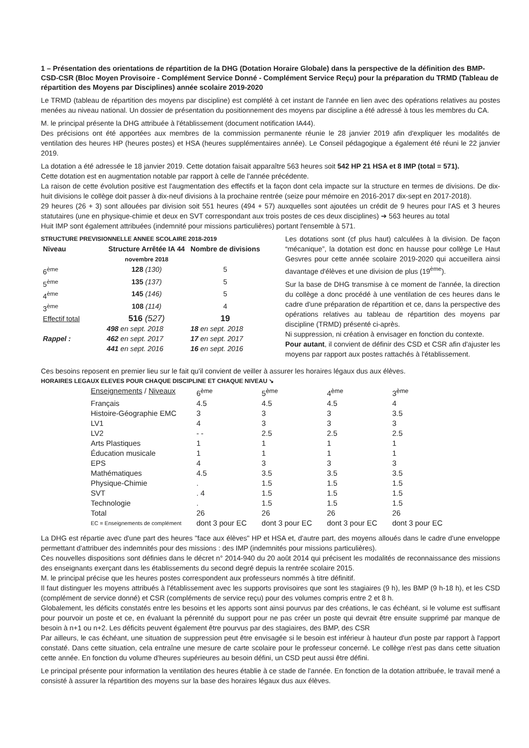1 – Présentation des orientations de répartition de la DHG (Dotation Horaire Globale) dans la perspective de la définition des BMP-CSD-CSR (Bloc Moyen Provisoire - Complément Service Donné - Complément Service Reçu) pour la préparation du TRMD (Tableau de répartition des Moyens par Disciplines) année scolaire 2019-2020
Le TRMD (tableau de répartition des moyens par discipline) est complété à cet instant de l'année en lien avec des opérations relatives au postes menées au niveau national. Un dossier de présentation du positionnement des moyens par discipline a été adressé à tous les membres du CA.
M. le principal présente la DHG attribuée à l'établissement (document notification IA44).
Des précisions ont été apportées aux membres de la commission permanente réunie le 28 janvier 2019 afin d'expliquer les modalités de ventilation des heures HP (heures postes) et HSA (heures supplémentaires année). Le Conseil pédagogique a également été réuni le 22 janvier 2019.
La dotation a été adressée le 18 janvier 2019. Cette dotation faisait apparaître 563 heures soit 542 HP 21 HSA et 8 IMP (total = 571).
Cette dotation est en augmentation notable par rapport à celle de l'année précédente.
La raison de cette évolution positive est l'augmentation des effectifs et la façon dont cela impacte sur la structure en termes de divisions. De dix-huit divisions le collège doit passer à dix-neuf divisions à la prochaine rentrée (seize pour mémoire en 2016-2017 dix-sept en 2017-2018).
29 heures (26 + 3) sont allouées par division soit 551 heures (494 + 57) auxquelles sont ajoutées un crédit de 9 heures pour l'AS et 3 heures statutaires (une en physique-chimie et deux en SVT correspondant aux trois postes de ces deux disciplines) ➔ 563 heures au total
Huit IMP sont également attribuées (indemnité pour missions particulières) portant l'ensemble à 571.
STRUCTURE PREVISIONNELLE ANNEE SCOLAIRE 2018-2019
| Niveau | Structure Arrêtée IA 44 novembre 2018 | Nombre de divisions |
| --- | --- | --- |
| 6<sup>ème</sup> | 128 (130) | 5 |
| 5<sup>ème</sup> | 135 (137) | 5 |
| 4<sup>ème</sup> | 145 (146) | 5 |
| 3<sup>ème</sup> | 108 (114) | 4 |
| Effectif total | 516 (527) | 19 |
| | 498 en sept. 2018 | 18 en sept. 2018 |
| Rappel : | 462 en sept. 2017 | 17 en sept. 2017 |
| | 441 en sept. 2016 | 16 en sept. 2016 |
Les dotations sont (cf plus haut) calculées à la division. De façon “mécanique”, la dotation est donc en hausse pour collège Le Haut Gesvres pour cette année scolaire 2019-2020 qui accueillera ainsi davantage d'élèves et une division de plus (19<sup>ème</sup>).
Sur la base de DHG transmise à ce moment de l'année, la direction du collège a donc procédé à une ventilation de ces heures dans le cadre d'une préparation de répartition et ce, dans la perspective des opérations relatives au tableau de répartition des moyens par discipline (TRMD) présenté ci-après.
Ni suppression, ni création à envisager en fonction du contexte.
Pour autant, il convient de définir des CSD et CSR afin d'ajuster les moyens par rapport aux postes rattachés à l'établissement.
Ces besoins reposent en premier lieu sur le fait qu'il convient de veiller à assurer les horaires légaux dus aux élèves.
HORAIRES LEGAUX ELEVES POUR CHAQUE DISCIPLINE ET CHAQUE NIVEAU ↘
| Enseignements / Niveaux | 6<sup>ème</sup> | 5<sup>ème</sup> | 4<sup>ème</sup> | 3<sup>ème</sup> |
| Français | 4.5 | 4.5 | 4.5 | 4 |
| Histoire-Géographie EMC | 3 | 3 | 3 | 3.5 |
| LV1 | 4 | 3 | 3 | 3 |
| LV2 | - - | 2.5 | 2.5 | 2.5 |
| Arts Plastiques | 1 | 1 | 1 | 1 |
| Éducation musicale | 1 | 1 | 1 | 1 |
| EPS | 4 | 3 | 3 | 3 |
| Mathématiques | 4.5 | 3.5 | 3.5 | 3.5 |
| Physique-Chimie | . | 1.5 | 1.5 | 1.5 |
| SVT | . 4 | 1.5 | 1.5 | 1.5 |
| Technologie | . | 1.5 | 1.5 | 1.5 |
| Total | 26 | 26 | 26 | 26 |
| EC = Enseignements de complément | dont 3 pour EC | dont 3 pour EC | dont 3 pour EC | dont 3 pour EC |
La DHG est répartie avec d'une part des heures "face aux élèves" HP et HSA et, d'autre part, des moyens alloués dans le cadre d'une enveloppe permettant d'attribuer des indemnités pour des missions : des IMP (indemnités pour missions particulières).
Ces nouvelles dispositions sont définies dans le décret n° 2014-940 du 20 août 2014 qui précisent les modalités de reconnaissance des missions des enseignants exerçant dans les établissements du second degré depuis la rentrée scolaire 2015.
M. le principal précise que les heures postes correspondent aux professeurs nommés à titre définitif.
Il faut distinguer les moyens attribués à l'établissement avec les supports provisoires que sont les stagiaires (9 h), les BMP (9 h-18 h), et les CSD (complément de service donné) et CSR (compléments de service reçu) pour des volumes compris entre 2 et 8 h.
Globalement, les déficits constatés entre les besoins et les apports sont ainsi pourvus par des créations, le cas échéant, si le volume est suffisant pour pourvoir un poste et ce, en évaluant la pérennité du support pour ne pas créer un poste qui devrait être ensuite supprimé par manque de besoin à n+1 ou n+2. Les déficits peuvent également être pourvus par des stagiaires, des BMP, des CSR
Par ailleurs, le cas échéant, une situation de suppression peut être envisagée si le besoin est inférieur à hauteur d'un poste par rapport à l'apport constaté. Dans cette situation, cela entraîne une mesure de carte scolaire pour le professeur concerné. Le collège n'est pas dans cette situation cette année. En fonction du volume d'heures supérieures au besoin défini, un CSD peut aussi être défini.
Le principal présente pour information la ventilation des heures établie à ce stade de l'année. En fonction de la dotation attribuée, le travail mené a consisté à assurer la répartition des moyens sur la base des horaires légaux dus aux élèves.